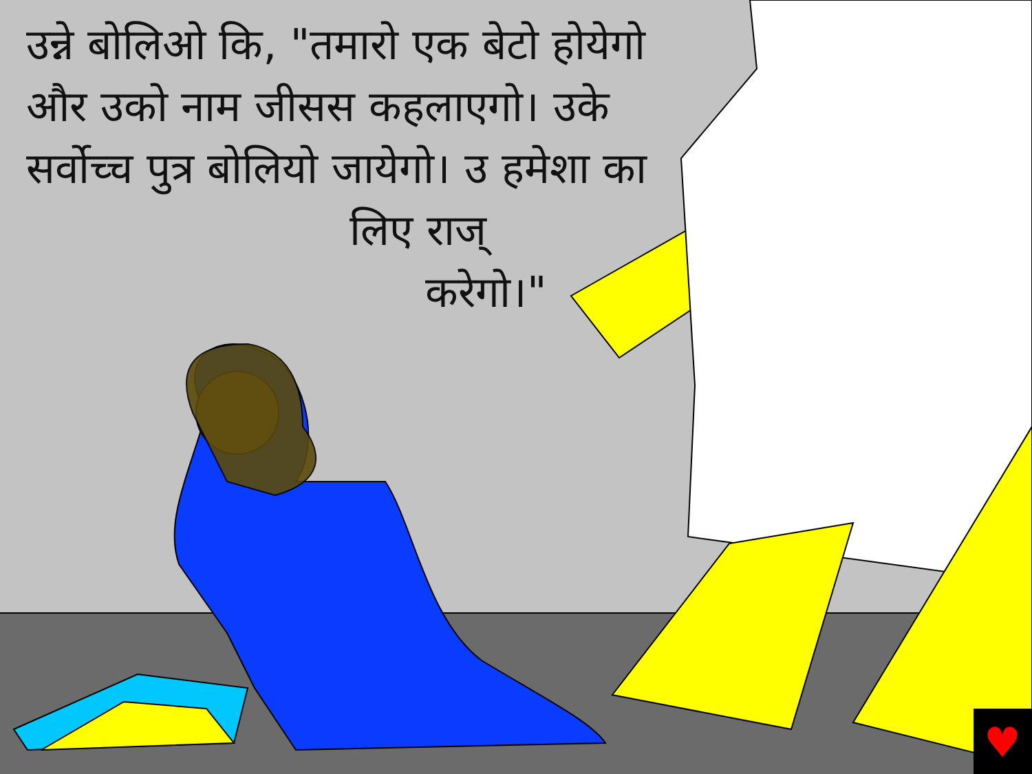♥
उन्ने बोलिओ कि, "तमारो एक बेटो होयेगो और उको नाम जीसस कहलाएगो। उके सर्वोच्च पुत्र बोलियो जायेगो। उ हमेशा का
लिए राज्
करेगो।"